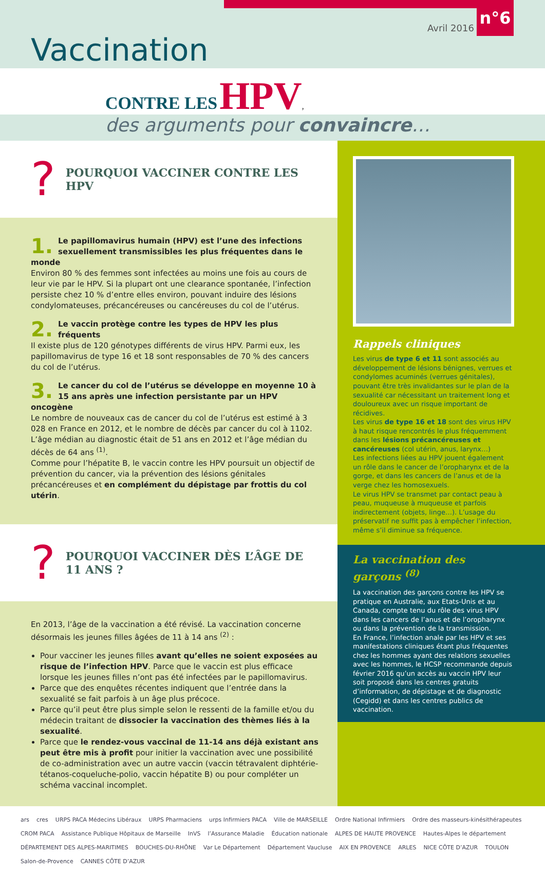Avril 2016
n°6
Vaccination
CONTRE LES HPV,
des arguments pour convaincre…
?
POURQUOI VACCINER CONTRE LES HPV
1. Le papillomavirus humain (HPV) est l’une des infections sexuellement transmissibles les plus fréquentes dans le monde
Environ 80 % des femmes sont infectées au moins une fois au cours de leur vie par le HPV. Si la plupart ont une clearance spontanée, l’infection persiste chez 10 % d’entre elles environ, pouvant induire des lésions condylomateuses, précancéreuses ou cancéreuses du col de l’utérus.
2. Le vaccin protège contre les types de HPV les plus fréquents
Il existe plus de 120 génotypes différents de virus HPV. Parmi eux, les papillomavirus de type 16 et 18 sont responsables de 70 % des cancers du col de l’utérus.
3. Le cancer du col de l’utérus se développe en moyenne 10 à 15 ans après une infection persistante par un HPV oncogène
Le nombre de nouveaux cas de cancer du col de l’utérus est estimé à 3 028 en France en 2012, et le nombre de décès par cancer du col à 1102. L’âge médian au diagnostic était de 51 ans en 2012 et l’âge médian du décès de 64 ans <sup>(1)</sup>.
Comme pour l’hépatite B, le vaccin contre les HPV poursuit un objectif de prévention du cancer, via la prévention des lésions génitales précancéreuses et en complément du dépistage par frottis du col utérin.
?
POURQUOI VACCINER DÈS L’ÂGE DE 11 ANS ?
En 2013, l’âge de la vaccination a été révisé. La vaccination concerne désormais les jeunes filles âgées de 11 à 14 ans <sup>(2)</sup> :
Pour vacciner les jeunes filles avant qu’elles ne soient exposées au risque de l’infection HPV. Parce que le vaccin est plus efficace lorsque les jeunes filles n’ont pas été infectées par le papillomavirus.
Parce que des enquêtes récentes indiquent que l’entrée dans la sexualité se fait parfois à un âge plus précoce.
Parce qu’il peut être plus simple selon le ressenti de la famille et/ou du médecin traitant de dissocier la vaccination des thèmes liés à la sexualité.
Parce que le rendez-vous vaccinal de 11-14 ans déjà existant ans peut être mis à profit pour initier la vaccination avec une possibilité de co-administration avec un autre vaccin (vaccin tétravalent diphtérie-tétanos-coqueluche-polio, vaccin hépatite B) ou pour compléter un schéma vaccinal incomplet.
Rappels cliniques
Les virus de type 6 et 11 sont associés au développement de lésions bénignes, verrues et condylomes acuminés (verrues génitales), pouvant être très invalidantes sur le plan de la sexualité car nécessitant un traitement long et douloureux avec un risque important de récidives.
Les virus de type 16 et 18 sont des virus HPV à haut risque rencontrés le plus fréquemment dans les lésions précancéreuses et cancéreuses (col utérin, anus, larynx…)
Les infections liées au HPV jouent également un rôle dans le cancer de l’oropharynx et de la gorge, et dans les cancers de l’anus et de la verge chez les homosexuels.
Le virus HPV se transmet par contact peau à peau, muqueuse à muqueuse et parfois indirectement (objets, linge…). L’usage du préservatif ne suffit pas à empêcher l’infection, même s’il diminue sa fréquence.
La vaccination des garçons <sup>(8)</sup>
La vaccination des garçons contre les HPV se pratique en Australie, aux Etats-Unis et au Canada, compte tenu du rôle des virus HPV dans les cancers de l’anus et de l’oropharynx ou dans la prévention de la transmission.
En France, l’infection anale par les HPV et ses manifestations cliniques étant plus fréquentes chez les hommes ayant des relations sexuelles avec les hommes, le HCSP recommande depuis février 2016 qu’un accès au vaccin HPV leur soit proposé dans les centres gratuits d’information, de dépistage et de diagnostic (Cegidd) et dans les centres publics de vaccination.
ars cres URPS PACA Médecins Libéraux URPS Pharmaciens urps Infirmiers PACA Ville de MARSEILLE Ordre National Infirmiers Ordre des masseurs-kinésithérapeutes CROM PACA Assistance Publique Hôpitaux de Marseille InVS l’Assurance Maladie Éducation nationale ALPES DE HAUTE PROVENCE Hautes-Alpes le département DÉPARTEMENT DES ALPES-MARITIMES BOUCHES-DU-RHÔNE Var Le Département Département Vaucluse AIX EN PROVENCE ARLES NICE CÔTE D’AZUR TOULON Salon-de-Provence CANNES CÔTE D’AZUR